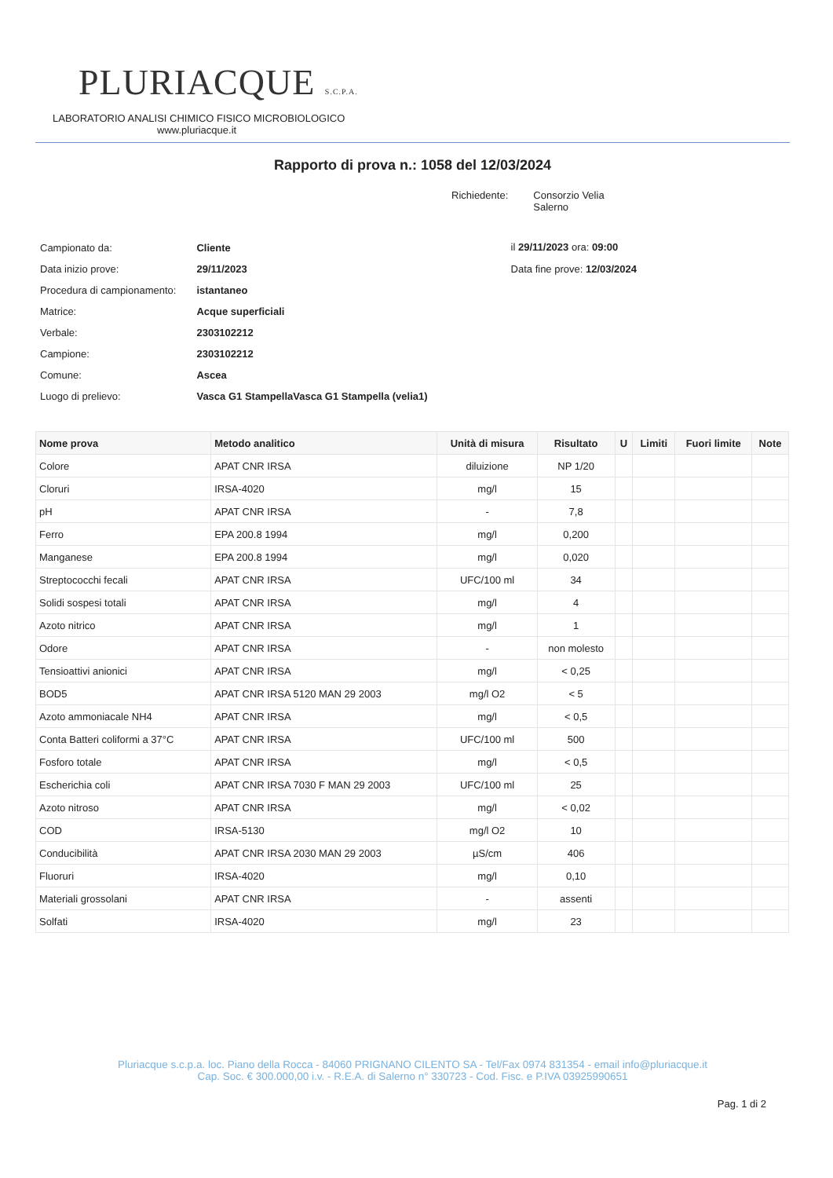PLURIACQUE S.C.P.A.
LABORATORIO ANALISI CHIMICO FISICO MICROBIOLOGICO
www.pluriacque.it
Rapporto di prova n.: 1058 del 12/03/2024
Richiedente: Consorzio Velia
Salerno
| Campionato da: | Cliente |
| Data inizio prove: | 29/11/2023 |
| Procedura di campionamento: | istantaneo |
| Matrice: | Acque superficiali |
| Verbale: | 2303102212 |
| Campione: | 2303102212 |
| Comune: | Ascea |
| Luogo di prelievo: | Vasca G1 StampellaVasca G1 Stampella (velia1) |
il 29/11/2023 ora: 09:00
Data fine prove: 12/03/2024
| Nome prova | Metodo analitico | Unità di misura | Risultato | U | Limiti | Fuori limite | Note |
| --- | --- | --- | --- | --- | --- | --- | --- |
| Colore | APAT CNR IRSA | diluizione | NP 1/20 | | | | |
| Cloruri | IRSA-4020 | mg/l | 15 | | | | |
| pH | APAT CNR IRSA | - | 7,8 | | | | |
| Ferro | EPA 200.8 1994 | mg/l | 0,200 | | | | |
| Manganese | EPA 200.8 1994 | mg/l | 0,020 | | | | |
| Streptococchi fecali | APAT CNR IRSA | UFC/100 ml | 34 | | | | |
| Solidi sospesi totali | APAT CNR IRSA | mg/l | 4 | | | | |
| Azoto nitrico | APAT CNR IRSA | mg/l | 1 | | | | |
| Odore | APAT CNR IRSA | - | non molesto | | | | |
| Tensioattivi anionici | APAT CNR IRSA | mg/l | < 0,25 | | | | |
| BOD5 | APAT CNR IRSA 5120 MAN 29 2003 | mg/l O2 | < 5 | | | | |
| Azoto ammoniacale NH4 | APAT CNR IRSA | mg/l | < 0,5 | | | | |
| Conta Batteri coliformi a 37°C | APAT CNR IRSA | UFC/100 ml | 500 | | | | |
| Fosforo totale | APAT CNR IRSA | mg/l | < 0,5 | | | | |
| Escherichia coli | APAT CNR IRSA 7030 F MAN 29 2003 | UFC/100 ml | 25 | | | | |
| Azoto nitroso | APAT CNR IRSA | mg/l | < 0,02 | | | | |
| COD | IRSA-5130 | mg/l O2 | 10 | | | | |
| Conducibilità | APAT CNR IRSA 2030 MAN 29 2003 | µS/cm | 406 | | | | |
| Fluoruri | IRSA-4020 | mg/l | 0,10 | | | | |
| Materiali grossolani | APAT CNR IRSA | - | assenti | | | | |
| Solfati | IRSA-4020 | mg/l | 23 | | | | |
Pluriacque s.c.p.a. loc. Piano della Rocca - 84060 PRIGNANO CILENTO SA - Tel/Fax 0974 831354 - email info@pluriacque.it
Cap. Soc. € 300.000,00 i.v. - R.E.A. di Salerno n° 330723 - Cod. Fisc. e P.IVA 03925990651
Pag. 1 di 2